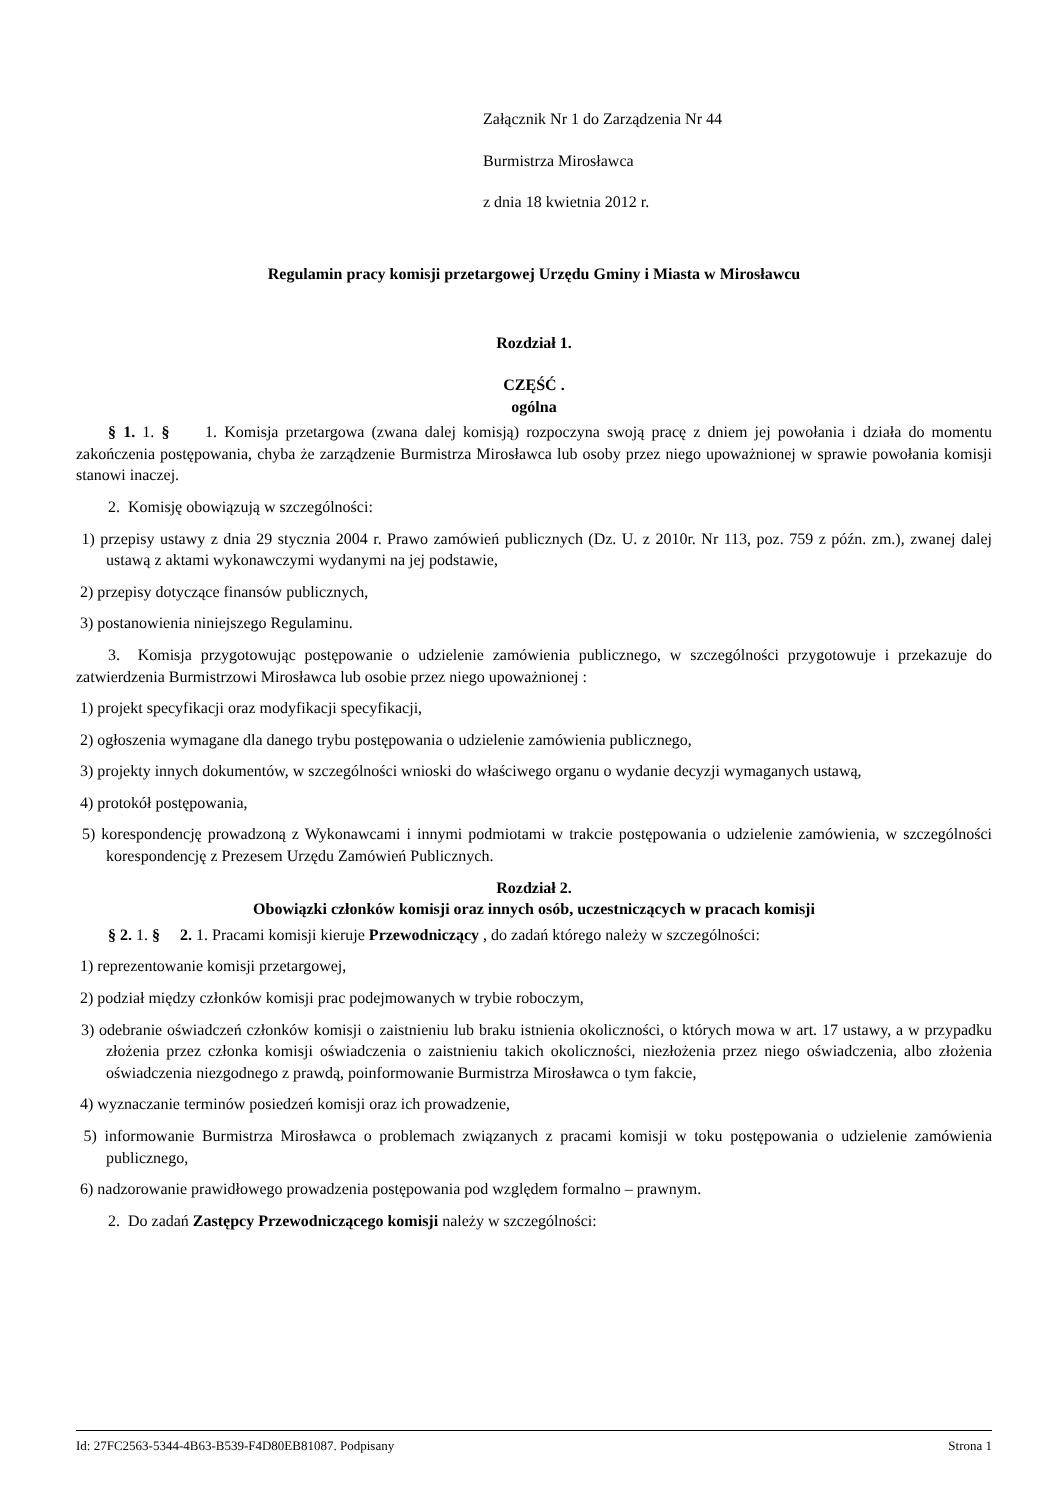Załącznik Nr 1 do Zarządzenia Nr 44
Burmistrza Mirosławca
z dnia 18 kwietnia 2012 r.
Regulamin pracy komisji przetargowej Urzędu Gminy i Miasta w Mirosławcu
Rozdział 1.
CZĘŚĆ .
ogólna
§ 1. 1. § 1. Komisja przetargowa (zwana dalej komisją) rozpoczyna swoją pracę z dniem jej powołania i działa do momentu zakończenia postępowania, chyba że zarządzenie Burmistrza Mirosławca lub osoby przez niego upoważnionej w sprawie powołania komisji stanowi inaczej.
2. Komisję obowiązują w szczególności:
1) przepisy ustawy z dnia 29 stycznia 2004 r. Prawo zamówień publicznych (Dz. U. z 2010r. Nr 113, poz. 759 z późn. zm.), zwanej dalej ustawą z aktami wykonawczymi wydanymi na jej podstawie,
2) przepisy dotyczące finansów publicznych,
3) postanowienia niniejszego Regulaminu.
3. Komisja przygotowując postępowanie o udzielenie zamówienia publicznego, w szczególności przygotowuje i przekazuje do zatwierdzenia Burmistrzowi Mirosławca lub osobie przez niego upoważnionej :
1) projekt specyfikacji oraz modyfikacji specyfikacji,
2) ogłoszenia wymagane dla danego trybu postępowania o udzielenie zamówienia publicznego,
3) projekty innych dokumentów, w szczególności wnioski do właściwego organu o wydanie decyzji wymaganych ustawą,
4) protokół postępowania,
5) korespondencję prowadzoną z Wykonawcami i innymi podmiotami w trakcie postępowania o udzielenie zamówienia, w szczególności korespondencję z Prezesem Urzędu Zamówień Publicznych.
Rozdział 2.
Obowiązki członków komisji oraz innych osób, uczestniczących w pracach komisji
§ 2. 1. § 2. 1. Pracami komisji kieruje Przewodniczący , do zadań którego należy w szczególności:
1) reprezentowanie komisji przetargowej,
2) podział między członków komisji prac podejmowanych w trybie roboczym,
3) odebranie oświadczeń członków komisji o zaistnieniu lub braku istnienia okoliczności, o których mowa w art. 17 ustawy, a w przypadku złożenia przez członka komisji oświadczenia o zaistnieniu takich okoliczności, niezłożenia przez niego oświadczenia, albo złożenia oświadczenia niezgodnego z prawdą, poinformowanie Burmistrza Mirosławca o tym fakcie,
4) wyznaczanie terminów posiedzeń komisji oraz ich prowadzenie,
5) informowanie Burmistrza Mirosławca o problemach związanych z pracami komisji w toku postępowania o udzielenie zamówienia publicznego,
6) nadzorowanie prawidłowego prowadzenia postępowania pod względem formalno – prawnym.
2. Do zadań Zastępcy Przewodniczącego komisji należy w szczególności:
Id: 27FC2563-5344-4B63-B539-F4D80EB81087. Podpisany Strona 1